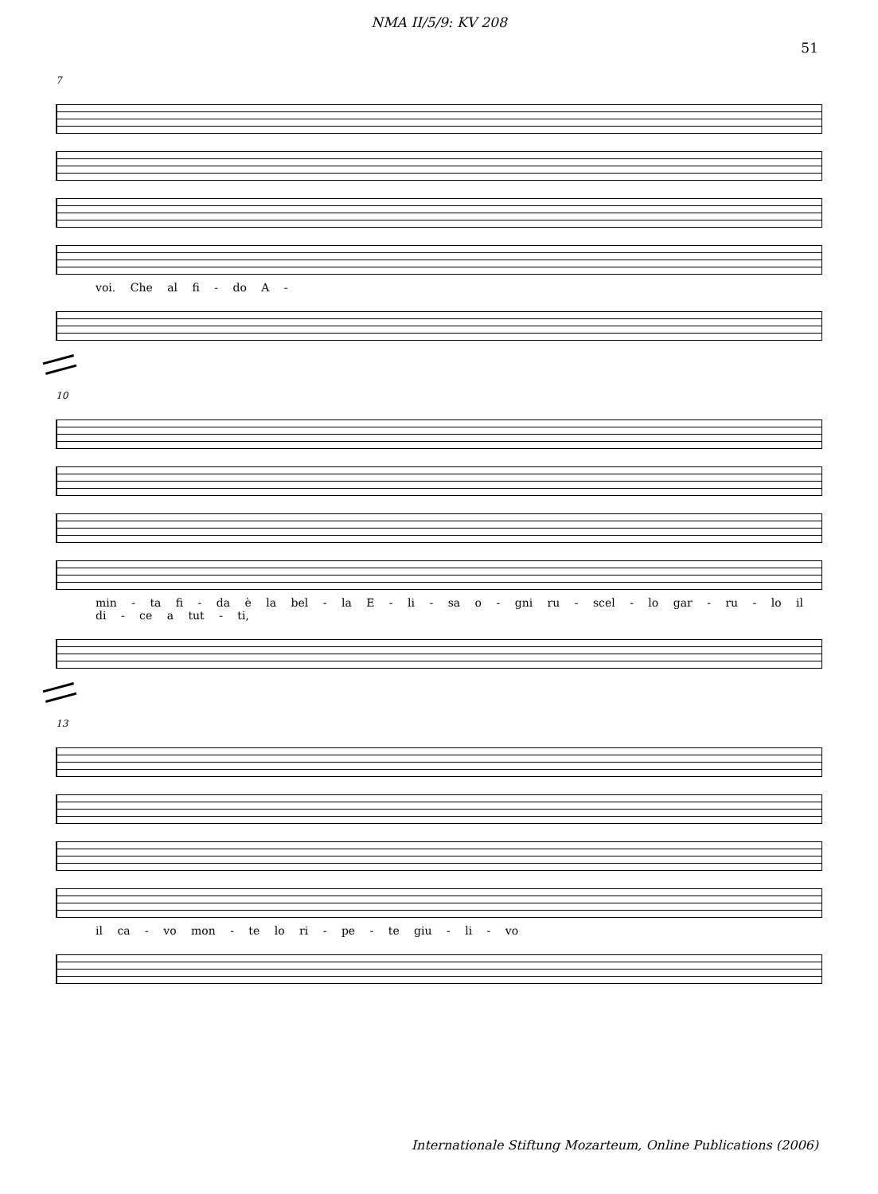NMA II/5/9: KV 208
51
7
voi. Che al fi - do A -
10
min - ta fi - da è la bel - la E - li - sa o - gni ru - scel - lo gar - ru - lo il di - ce a tut - ti,
13
il ca - vo mon - te lo ri - pe - te giu - li - vo
Internationale Stiftung Mozarteum, Online Publications (2006)